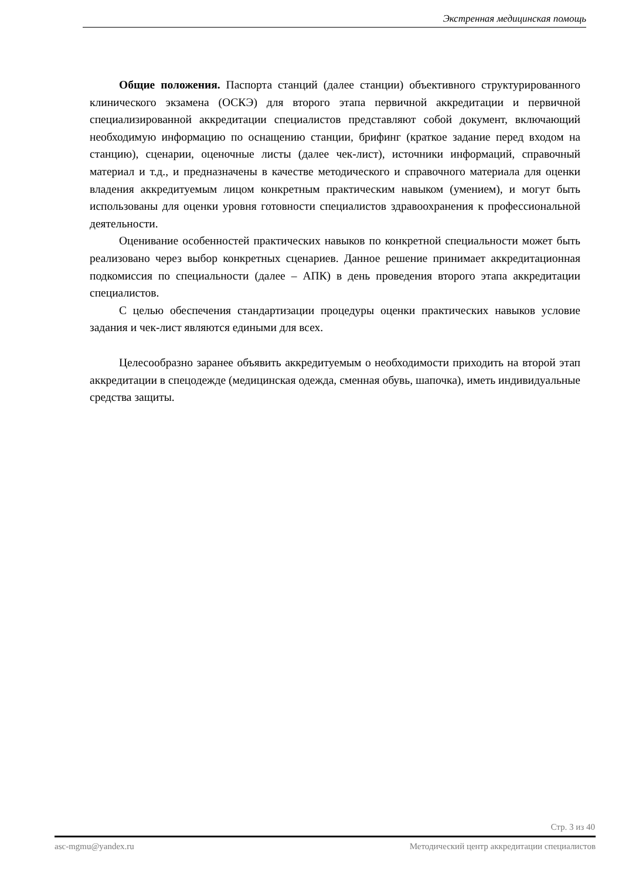Экстренная медицинская помощь
Общие положения. Паспорта станций (далее станции) объективного структурированного клинического экзамена (ОСКЭ) для второго этапа первичной аккредитации и первичной специализированной аккредитации специалистов представляют собой документ, включающий необходимую информацию по оснащению станции, брифинг (краткое задание перед входом на станцию), сценарии, оценочные листы (далее чек-лист), источники информаций, справочный материал и т.д., и предназначены в качестве методического и справочного материала для оценки владения аккредитуемым лицом конкретным практическим навыком (умением), и могут быть использованы для оценки уровня готовности специалистов здравоохранения к профессиональной деятельности.
Оценивание особенностей практических навыков по конкретной специальности может быть реализовано через выбор конкретных сценариев. Данное решение принимает аккредитационная подкомиссия по специальности (далее – АПК) в день проведения второго этапа аккредитации специалистов.
С целью обеспечения стандартизации процедуры оценки практических навыков условие задания и чек-лист являются едиными для всех.
Целесообразно заранее объявить аккредитуемым о необходимости приходить на второй этап аккредитации в спецодежде (медицинская одежда, сменная обувь, шапочка), иметь индивидуальные средства защиты.
Стр. 3 из 40
asc-mgmu@yandex.ru Методический центр аккредитации специалистов